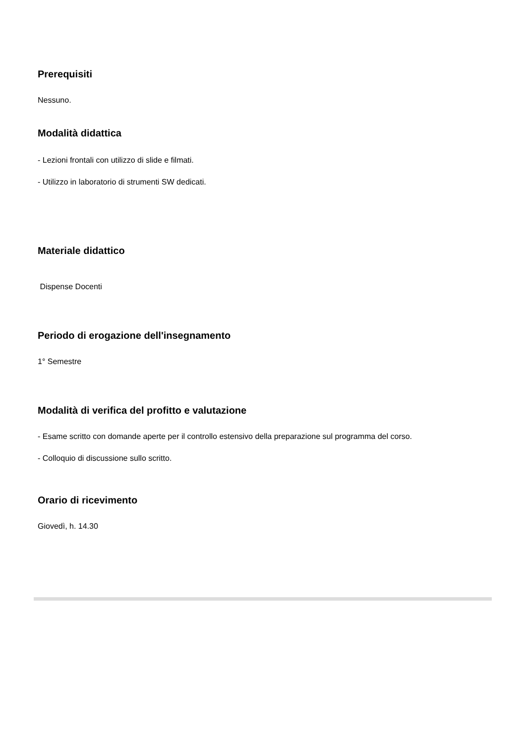Prerequisiti
Nessuno.
Modalità didattica
- Lezioni frontali con utilizzo di slide e filmati.
- Utilizzo in laboratorio di strumenti SW dedicati.
Materiale didattico
Dispense Docenti
Periodo di erogazione dell'insegnamento
1° Semestre
Modalità di verifica del profitto e valutazione
- Esame scritto con domande aperte per il controllo estensivo della preparazione sul programma del corso.
- Colloquio di discussione sullo scritto.
Orario di ricevimento
Giovedì, h. 14.30